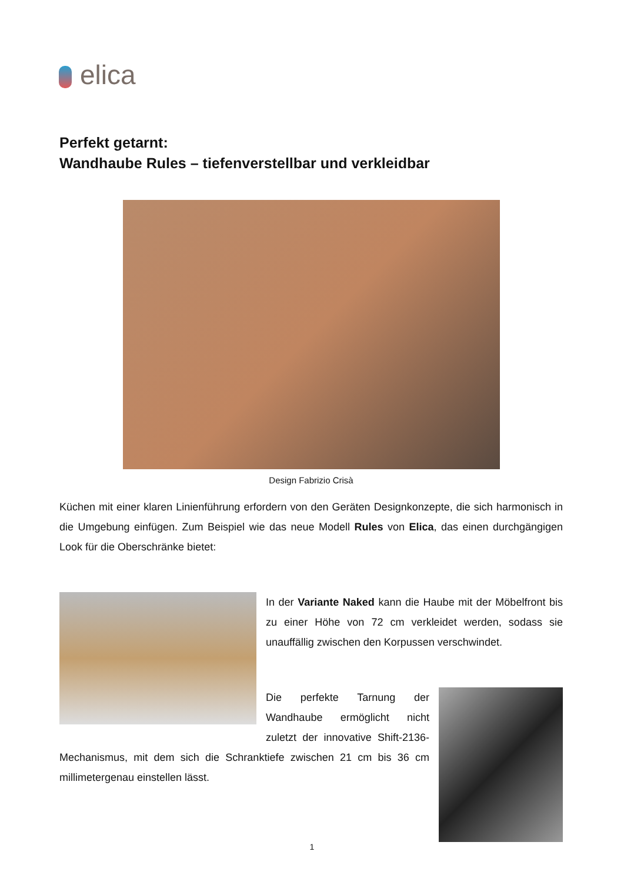elica
Perfekt getarnt:
Wandhaube Rules – tiefenverstellbar und verkleidbar
Design Fabrizio Crisà
Küchen mit einer klaren Linienführung erfordern von den Geräten Designkonzepte, die sich harmonisch in die Umgebung einfügen. Zum Beispiel wie das neue Modell Rules von Elica, das einen durchgängigen Look für die Oberschränke bietet:
In der Variante Naked kann die Haube mit der Möbelfront bis zu einer Höhe von 72 cm verkleidet werden, sodass sie unauffällig zwischen den Korpussen verschwindet.
Die perfekte Tarnung der Wandhaube ermöglicht nicht zuletzt der innovative Shift-2136-Mechanismus, mit dem sich die Schranktiefe zwischen 21 cm bis 36 cm millimetergenau einstellen lässt.
1